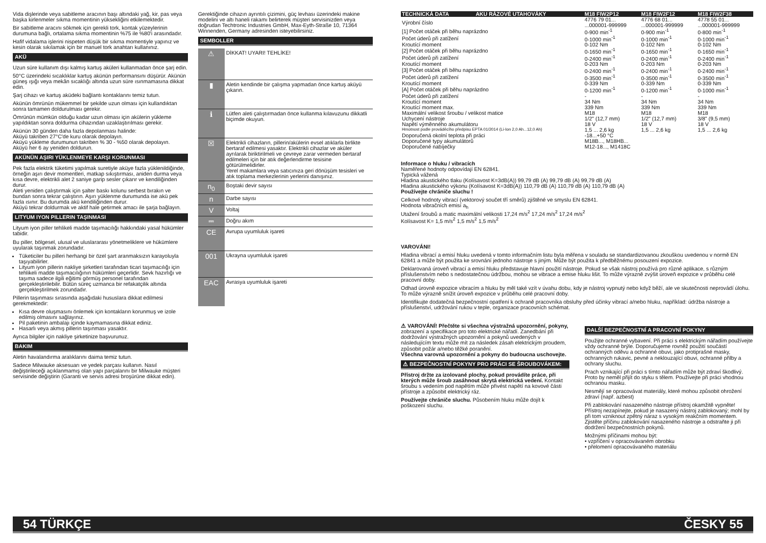Vida dişlerinde veya sabitleme aracının başı altındaki yağ, kir, pas veya başka kirlenmeler sıkma momentinin yüksekliğini etkilemektedir.
Bir sabitleme aracını sökmek için gerekli tork, kontak yüzeylerinin durumuna bağlı, ortalama sıkma momentinin %75 ile %80'i arasındadır.
Hafif vidalama işlerini nispeten düşük bir sıkma momentiyle yapınız ve kesin olarak sıkılamak için bir manuel tork anahtarı kullanınız.
AKÜ
Uzun süre kullanım dışı kalmış kartuş aküleri kullanmadan önce şarj edin.
50°C üzerindeki sıcaklıklar kartuş akünün performansını düşürür. Akünün güneş ışığı veya mekân sıcaklığı altında uzun süre ısınmamasına dikkat edin.
Şarj cihazı ve kartuş aküdeki bağlantı kontaklarını temiz tutun.
Akünün ömrünün mükemmel bir şekilde uzun olması için kullandıktan sonra tamamen doldurulması gerekir.
Ömrünün mümkün olduğu kadar uzun olması için akülerin yükleme yapıldıktan sonra doldurma cihazından uzaklaştırılması gerekir.
Akünün 30 günden daha fazla depolanması halinde:
Aküyü takriben 27°C'de kuru olarak depolayın.
Aküyü yükleme durumunun takriben % 30 - %50 olarak depolayın.
Aküyü her 6 ay yeniden doldurun.
AKÜNÜN AŞIRI YÜKLENMEYE KARŞI KORUNMASI
Pek fazla elektrik tüketimi yapılmak suretiyle aküye fazla yüklenildiğinde, örneğin aşırı devir momentleri, matkap sıkıştırması, aniden durma veya kısa devre, elektrikli alet 2 saniye garip sesler çıkarır ve kendiliğinden durur.
Aleti yeniden çalıştırmak için şalter baskı kolunu serbest bırakın ve bundan sonra tekrar çalıştırın. Aşırı yüklenme durumunda ise akü pek fazla ısınır. Bu durumda akü kendiliğinden durur.
Aküyü tekrar doldurmak ve aktif hale getirmek amacı ile şarja bağlayın.
LITYUM IYON PILLERIN TAŞINMASI
Lityum iyon piller tehlikeli madde taşımacılığı hakkındaki yasal hükümler tabidir.
Bu piller, bölgesel, ulusal ve uluslararası yönetmeliklere ve hükümlere uyularak taşınmak zorundadır.
Tüketiciler bu pilleri herhangi bir özel şart aranmaksızın karayoluyla taşıyabilirler.
Lityum iyon pillerin nakliye şirketleri tarafından ticari taşımacılığı için tehlikeli madde taşımacılığının hükümleri geçerlidir. Sevk hazırlığı ve taşıma sadece ilgili eğitimi görmüş personel tarafından gerçekleştirilebilir. Bütün süreç uzmanca bir refakatçilik altında gerçekleştirilmek zorundadır.
Pillerin taşınması sırasında aşağıdaki hususlara dikkat edilmesi gerekmektedir:
Kısa devre oluşmasını önlemek için kontakların korunmuş ve izole edilmiş olmasını sağlayınız.
Pil paketinin ambalajı içinde kaymamasına dikkat ediniz.
Hasarlı veya akmış pillerin taşınması yasaktır.
Ayrıca bilgiler için nakliye şirketinize başvurunuz.
BAKIM
Aletin havalandırma aralıklarını daima temiz tutun.
Sadece Milwauke aksesuarı ve yedek parçası kullanın. Nasıl değiştirileceği açıklanmamış olan yapı parçalarını bir Milwauke müşteri servisinde değiştirin (Garanti ve servis adresi broşürüne dikkat edin).
Gerektiğinde cihazın ayrıntılı çizimini, güç levhası üzerindeki makine modelini ve altı haneli rakamı belirterek müşteri servisinizden veya doğrudan Techtronic Industries GmbH, Max-Eyth-Straße 10, 71364 Winnenden, Germany adresinden isteyebilirsiniz.
SEMBOLLER
| ⚠ | DİKKAT! UYARI! TEHLİKE! |
| ▮ | Aletin kendinde bir çalışma yapmadan önce kartuş aküyü çıkarın. |
| ℹ | Lütfen aleti çalıştırmadan önce kullanma kılavuzunu dikkatli biçimde okuyun. |
| ☒ | Elektrikli cihazların, pillerin/akülerin evsel atıklarla birlikte bertaraf edilmesi yasaktır. Elektrikli cihazlar ve aküler ayrılarak biriktirilmeli ve çevreye zarar vermeden bertaraf edilmeleri için bir atık değerlendirme tesisine götürülmelidirler. Yerel makamlara veya satıcınıza geri dönüşüm tesisleri ve atık toplama merkezlerinin yerlerini danışınız. |
| n<sub>0</sub> | Boştaki devir sayısı |
| n | Darbe sayısı |
| V | Voltaj |
| ⎓ | Doğru akım |
| CE | Avrupa uyumluluk işareti |
| 001 | Ukrayna uyumluluk işareti |
| EAC | Avrasya uyumluluk işareti |
| TECHNICKÁ DATA | AKU RÁZOVÉ UTAHOVÁKY | M18 FIW2P12 | M18 FIW2F12 | M18 FIW2F38 |
| Výrobní číslo | | 4776 79 01... ...000001-999999 | 4776 68 01... ...000001-999999 | 4778 55 01... ...000001-999999 |
| [1] Počet otáček při běhu naprázdno | | 0-900 min<sup>-1</sup> | 0-900 min<sup>-1</sup> | 0-800 min<sup>-1</sup> |
| Počet úderů při zatížení | | 0-1000 min<sup>-1</sup> | 0-1000 min<sup>-1</sup> | 0-1000 min<sup>-1</sup> |
| Kroutící moment | | 0-102 Nm | 0-102 Nm | 0-102 Nm |
| [2] Počet otáček při běhu naprázdno | | 0-1650 min<sup>-1</sup> | 0-1650 min<sup>-1</sup> | 0-1650 min<sup>-1</sup> |
| Počet úderů při zatížení | | 0-2400 min<sup>-1</sup> | 0-2400 min<sup>-1</sup> | 0-2400 min<sup>-1</sup> |
| Kroutící moment | | 0-203 Nm | 0-203 Nm | 0-203 Nm |
| [3] Počet otáček při běhu naprázdno | | 0-2400 min<sup>-1</sup> | 0-2400 min<sup>-1</sup> | 0-2400 min<sup>-1</sup> |
| Počet úderů při zatížení | | 0-3500 min<sup>-1</sup> | 0-3500 min<sup>-1</sup> | 0-3500 min<sup>-1</sup> |
| Kroutící moment | | 0-339 Nm | 0-339 Nm | 0-339 Nm |
| [A] Počet otáček při běhu naprázdno | | 0-1200 min<sup>-1</sup> | 0-1200 min<sup>-1</sup> | 0-1000 min<sup>-1</sup> |
| Počet úderů při zatížení | | - | - | - |
| Kroutící moment | | 34 Nm | 34 Nm | 34 Nm |
| Kroutící moment max. | | 339 Nm | 339 Nm | 339 Nm |
| Maximální velikost šroubu / velikost matice | | M18 | M18 | M18 |
| Uchycení nástroje | | 1/2" (12,7 mm) | 1/2" (12,7 mm) | 3/8" (9,5 mm) |
| Napětí výměnného akumulátoru | | 18 V | 18 V | 18 V |
| Hmotnost podle prováděcího předpisu EPTA 01/2014 (Li-Ion 2,0 Ah...12,0 Ah) | | 1,5 ... 2,6 kg | 1,5 ... 2,6 kg | 1,5 ... 2,6 kg |
| Doporučená okolní teplota při práci | | -18...+50 °C | | |
| Doporučené typy akumulátorů | | M18B..., M18HB... | | |
| Doporučené nabíječky | | M12-18..., M1418C | | |
Informace o hluku / vibracích
Naměřené hodnoty odpovídají EN 62841.
Typická vážená
Hladina akustického tlaku (Kolísavost K=3dB(A)) 99,79 dB (A) 99,79 dB (A) 99,79 dB (A)
Hladina akustického výkonu (Kolísavost K=3dB(A)) 110,79 dB (A) 110,79 dB (A) 110,79 dB (A)
Používejte chrániče sluchu !
Celkové hodnoty vibrací (vektorový součet tří směrů) zjištěné ve smyslu EN 62841.
Hodnota vibračních emisí a<sub>h</sub>
Utažení šroubů a matic maximální velikosti 17,24 m/s<sup>2</sup> 17,24 m/s<sup>2</sup> 17,24 m/s<sup>2</sup>
Kolísavost K= 1,5 m/s<sup>2</sup> 1,5 m/s<sup>2</sup> 1,5 m/s<sup>2</sup>
VAROVÁNI!
Hladina vibrací a emisí hluku uvedená v tomto informačním listu byla měřena v souladu se standardizovanou zkouškou uvedenou v normě EN 62841 a může být použita ke srovnání jednoho nástroje s jiným. Může být použita k předběžnému posouzení expozice.
Deklarovaná úroveň vibrací a emisí hluku představuje hlavní použití nástroje. Pokud se však nástroj používá pro různé aplikace, s různým příslušenstvím nebo s nedostatečnou údržbou, mohou se vibrace a emise hluku lišit. To může výrazně zvýšit úroveň expozice v průběhu celé pracovní doby.
Odhad úrovně expozice vibracím a hluku by měl také vzít v úvahu dobu, kdy je nástroj vypnutý nebo když běží, ale ve skutečnosti neprovádí úlohu. To může výrazně snížit úroveň expozice v průběhu celé pracovní doby.
Identifikujte dodatečná bezpečnostní opatření k ochraně pracovníka obsluhy před účinky vibrací a/nebo hluku, například: údržba nástroje a příslušenství, udržování rukou v teple, organizace pracovních schémat.
⚠ VAROVÁNÍ! Přečtěte si všechna výstražná upozornění, pokyny, zobrazení a specifikace pro toto elektrické nářadí. Zanedbání při dodržování výstražných upozornění a pokynů uvedených v následujícím textu může mít za následek zásah elektrickým proudem, způsobit požár a/nebo těžké poranění.
Všechna varovná upozornění a pokyny do budoucna uschovejte.
⚠ BEZPEČNOSTNÍ POKYNY PRO PRÁCI SE ŠROUBOVÁKEM:
Přístroj držte za izolované plochy, pokud provádíte práce, při kterých může šroub zasáhnout skrytá elektrická vedení. Kontakt šroubu s vedením pod napětím může přivést napětí na kovové části přístroje a způsobit elektrický ráz.
Používejte chrániče sluchu. Působením hluku může dojít k poškození sluchu.
DALŠÍ BEZPEČNOSTNÍ A PRACOVNÍ POKYNY
Použijte ochranné vybavení. Při práci s elektrickým nářadím používejte vždy ochranné brýle. Doporučujeme rovněž použití součástí ochranných oděvu a ochranné obuvi, jako protiprašné masky, ochranných rukavic, pevné a neklouzající obuvi, ochranné přilby a ochrany sluchu.
Prach vznikající při práci s tímto nářadím může být zdraví škodlivý. Proto by neměl přijít do styku s tělem. Používejte při práci vhodnou ochranou masku.
Nesmějí se opracovávat materiály, které mohou způsobit ohrožení zdraví (např. azbest)
Při zablokování nasazeného nástroje přístroj okamžitě vypněte! Přístroj nezapínejte, pokud je nasazený nástroj zablokovaný; mohl by při tom vzniknout zpětný náraz s vysokým reakčním momentem. Zjistěte příčinu zablokování nasazeného nástroje a odstraňte ji při dodržení bezpečnostních pokynů.
Možnými příčinami mohou být:
• vzpříčení v opracovávaném obrobku
• přelomení opracovávaného materiálu
54 TÜRKÇE ČESKY 55